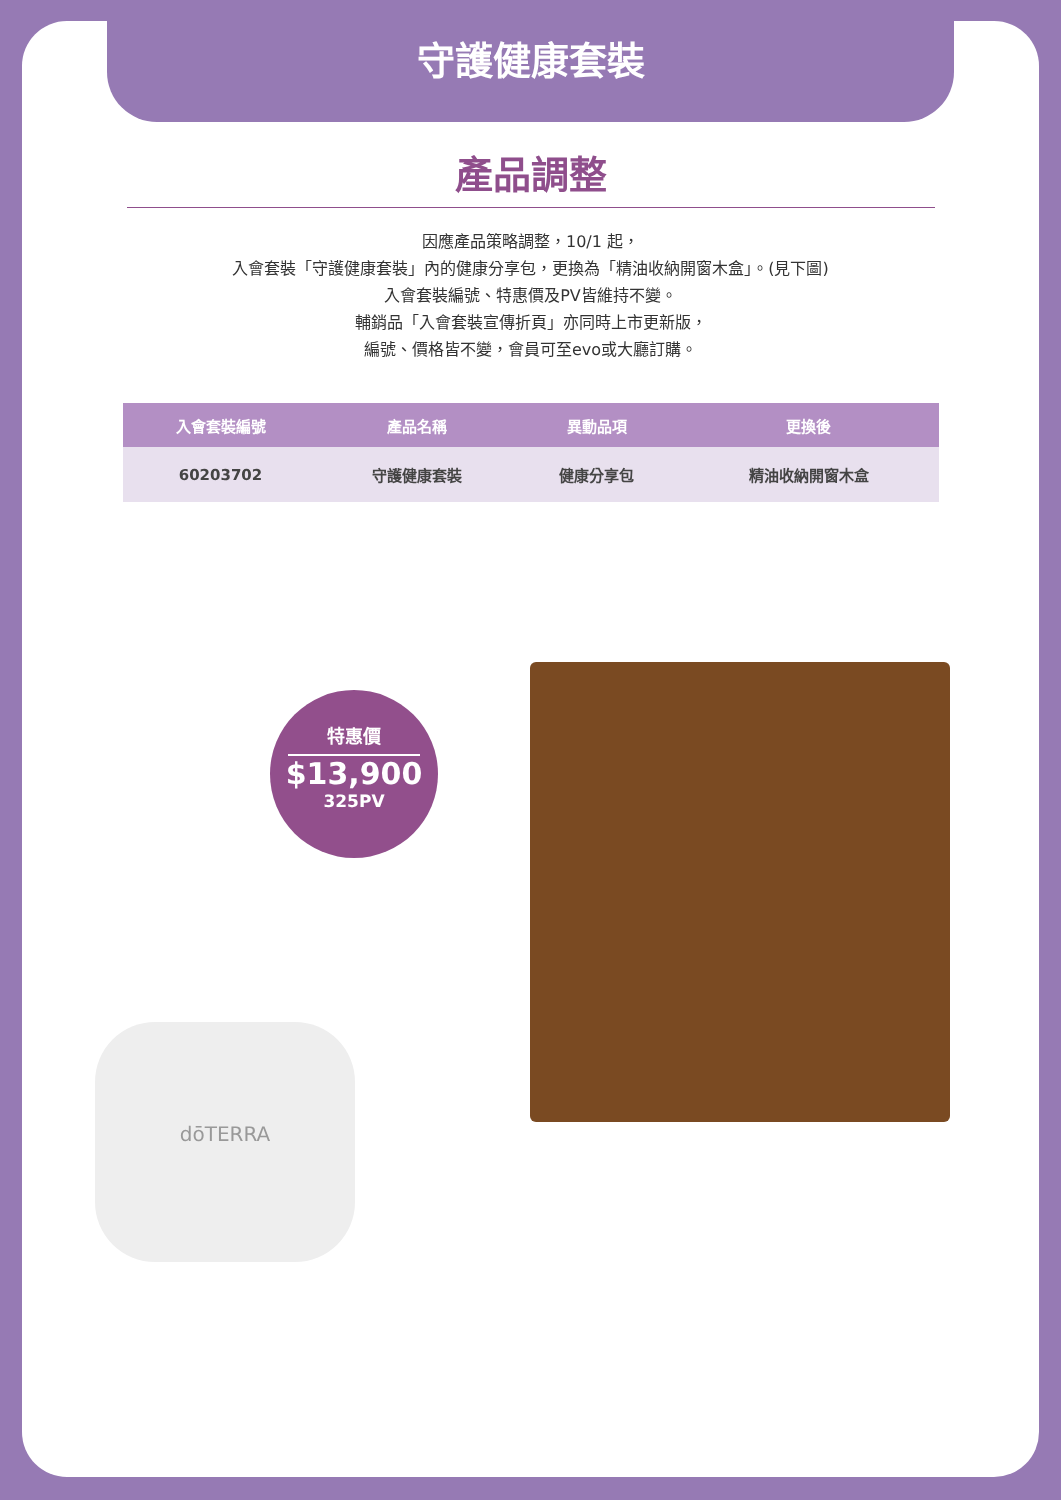守護健康套裝
產品調整
因應產品策略調整，10/1 起，
入會套裝「守護健康套裝」內的健康分享包，更換為「精油收納開窗木盒」。(見下圖)
入會套裝編號、特惠價及PV皆維持不變。
輔銷品「入會套裝宣傳折頁」亦同時上市更新版，
編號、價格皆不變，會員可至evo或大廳訂購。
| 入會套裝編號 | 產品名稱 | 異動品項 | 更換後 |
| --- | --- | --- | --- |
| 60203702 | 守護健康套裝 | 健康分享包 | 精油收納開窗木盒 |
dōTERRA
特惠價
$13,900
325PV